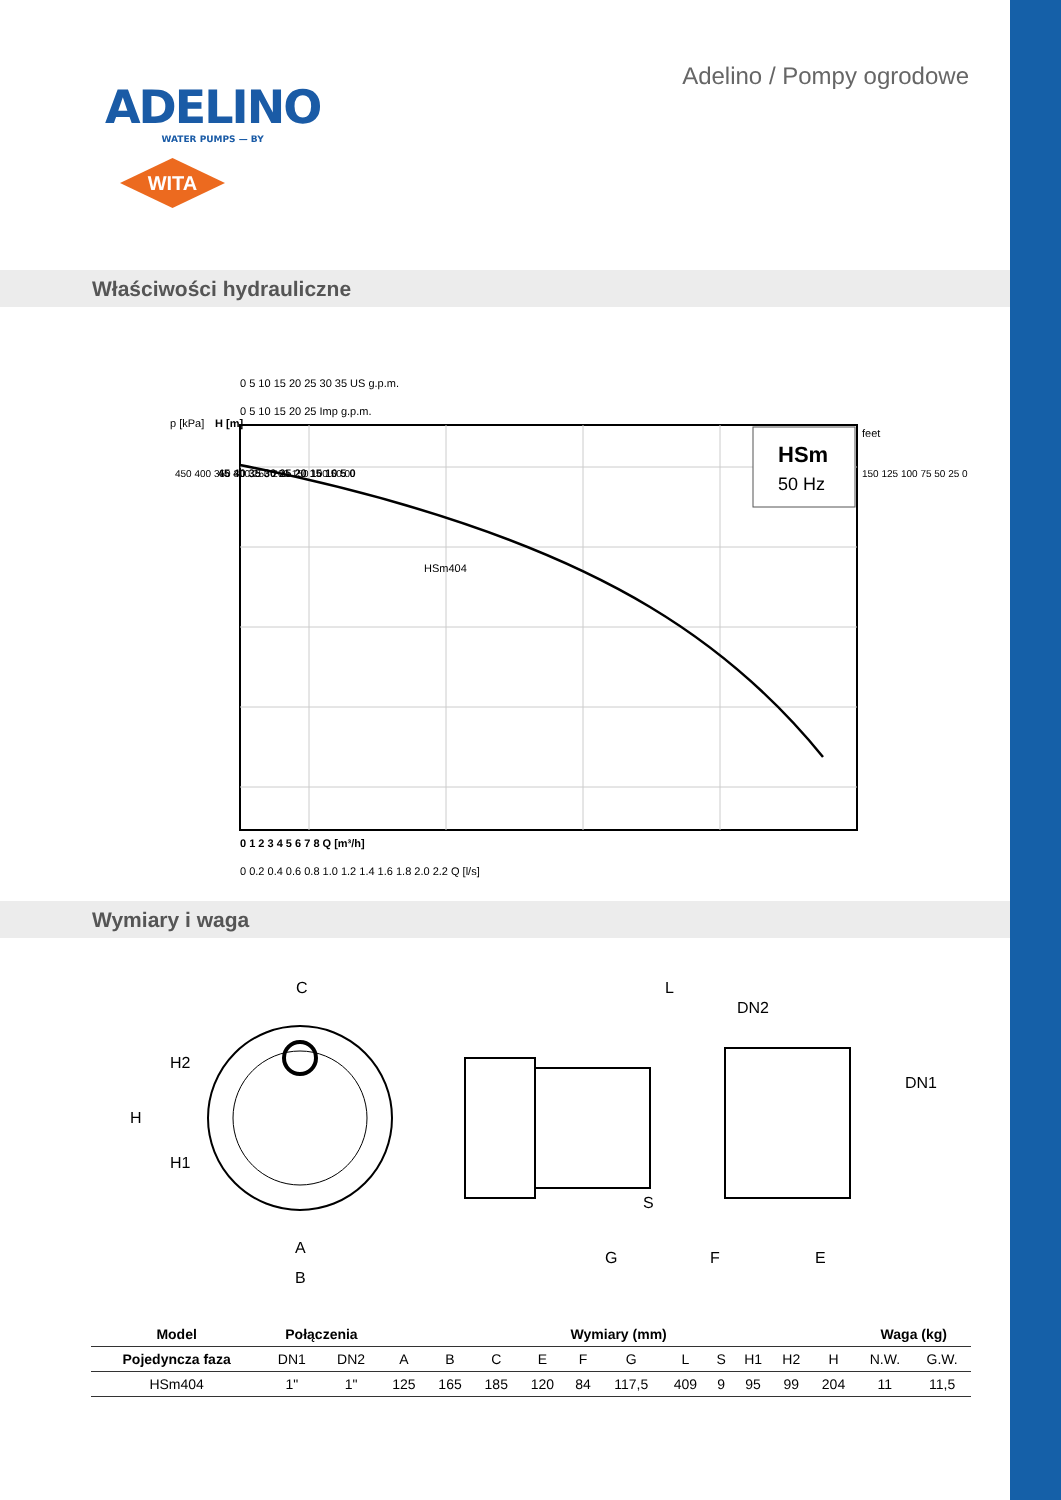ADELINO
WATER PUMPS — BY
WITA
Adelino / Pompy ogrodowe
Właściwości hydrauliczne
0 5 10 15 20 25 30 35 US g.p.m.
0 5 10 15 20 25 Imp g.p.m.
HSm404
HSm
50 Hz
p [kPa]
H [m]
feet
450 400 350 300 250 200 150 100 50 0
45 40 35 30 25 20 15 10 5 0
150 125 100 75 50 25 0
0 1 2 3 4 5 6 7 8 Q [m³/h]
0 0.2 0.4 0.6 0.8 1.0 1.2 1.4 1.6 1.8 2.0 2.2 Q [l/s]
Wymiary i waga
C
H
H2
H1
A
B
L
DN2
DN1
S
G
F
E
| Model | Połączenia | | Wymiary (mm) | | | | | | | | | | | Waga (kg) | |
| --- | --- | --- | --- | --- | --- | --- | --- | --- | --- | --- | --- | --- | --- | --- | --- |
| Pojedyncza faza | DN1 | DN2 | A | B | C | E | F | G | L | S | H1 | H2 | H | N.W. | G.W. |
| HSm404 | 1" | 1" | 125 | 165 | 185 | 120 | 84 | 117,5 | 409 | 9 | 95 | 99 | 204 | 11 | 11,5 |